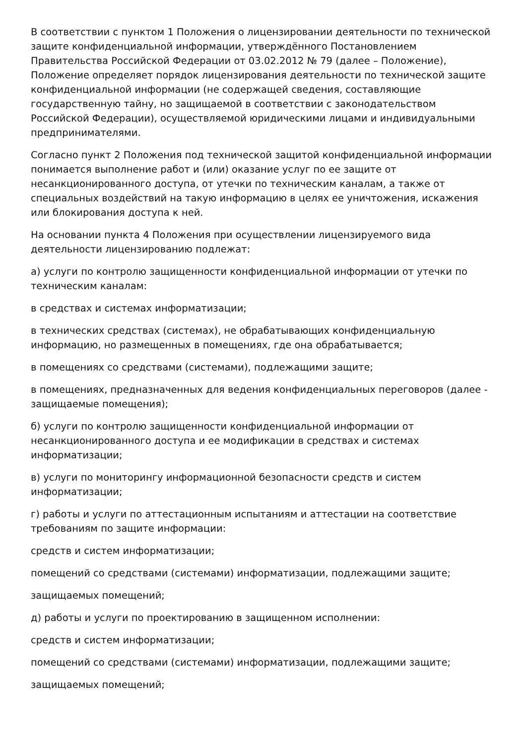В соответствии с пунктом 1 Положения о лицензировании деятельности по технической защите конфиденциальной информации, утверждённого Постановлением Правительства Российской Федерации от 03.02.2012 № 79 (далее – Положение), Положение определяет порядок лицензирования деятельности по технической защите конфиденциальной информации (не содержащей сведения, составляющие государственную тайну, но защищаемой в соответствии с законодательством Российской Федерации), осуществляемой юридическими лицами и индивидуальными предпринимателями.
Согласно пункт 2 Положения под технической защитой конфиденциальной информации понимается выполнение работ и (или) оказание услуг по ее защите от несанкционированного доступа, от утечки по техническим каналам, а также от специальных воздействий на такую информацию в целях ее уничтожения, искажения или блокирования доступа к ней.
На основании пункта 4 Положения при осуществлении лицензируемого вида деятельности лицензированию подлежат:
а) услуги по контролю защищенности конфиденциальной информации от утечки по техническим каналам:
в средствах и системах информатизации;
в технических средствах (системах), не обрабатывающих конфиденциальную информацию, но размещенных в помещениях, где она обрабатывается;
в помещениях со средствами (системами), подлежащими защите;
в помещениях, предназначенных для ведения конфиденциальных переговоров (далее - защищаемые помещения);
б) услуги по контролю защищенности конфиденциальной информации от несанкционированного доступа и ее модификации в средствах и системах информатизации;
в) услуги по мониторингу информационной безопасности средств и систем информатизации;
г) работы и услуги по аттестационным испытаниям и аттестации на соответствие требованиям по защите информации:
средств и систем информатизации;
помещений со средствами (системами) информатизации, подлежащими защите;
защищаемых помещений;
д) работы и услуги по проектированию в защищенном исполнении:
средств и систем информатизации;
помещений со средствами (системами) информатизации, подлежащими защите;
защищаемых помещений;